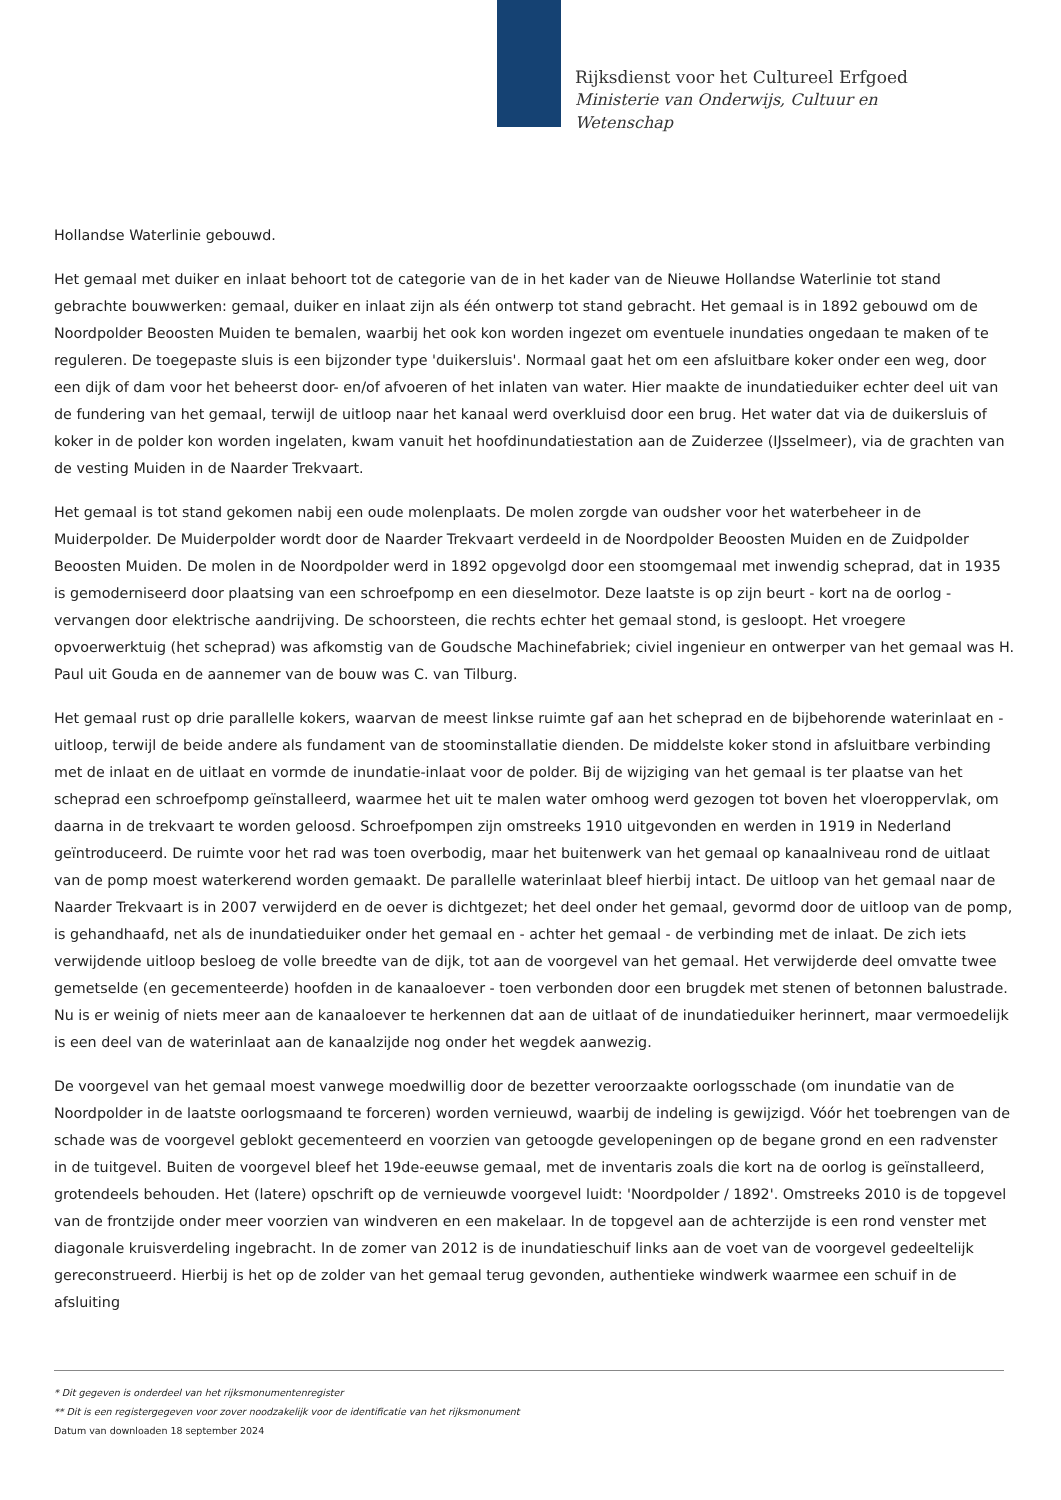Rijksdienst voor het Cultureel Erfgoed
Ministerie van Onderwijs, Cultuur en
Wetenschap
Hollandse Waterlinie gebouwd.
Het gemaal met duiker en inlaat behoort tot de categorie van de in het kader van de Nieuwe Hollandse Waterlinie tot stand gebrachte bouwwerken: gemaal, duiker en inlaat zijn als één ontwerp tot stand gebracht. Het gemaal is in 1892 gebouwd om de Noordpolder Beoosten Muiden te bemalen, waarbij het ook kon worden ingezet om eventuele inundaties ongedaan te maken of te reguleren. De toegepaste sluis is een bijzonder type 'duikersluis'. Normaal gaat het om een afsluitbare koker onder een weg, door een dijk of dam voor het beheerst door- en/of afvoeren of het inlaten van water. Hier maakte de inundatieduiker echter deel uit van de fundering van het gemaal, terwijl de uitloop naar het kanaal werd overkluisd door een brug. Het water dat via de duikersluis of koker in de polder kon worden ingelaten, kwam vanuit het hoofdinundatiestation aan de Zuiderzee (IJsselmeer), via de grachten van de vesting Muiden in de Naarder Trekvaart.
Het gemaal is tot stand gekomen nabij een oude molenplaats. De molen zorgde van oudsher voor het waterbeheer in de Muiderpolder. De Muiderpolder wordt door de Naarder Trekvaart verdeeld in de Noordpolder Beoosten Muiden en de Zuidpolder Beoosten Muiden. De molen in de Noordpolder werd in 1892 opgevolgd door een stoomgemaal met inwendig scheprad, dat in 1935 is gemoderniseerd door plaatsing van een schroefpomp en een dieselmotor. Deze laatste is op zijn beurt - kort na de oorlog - vervangen door elektrische aandrijving. De schoorsteen, die rechts echter het gemaal stond, is gesloopt. Het vroegere opvoerwerktuig (het scheprad) was afkomstig van de Goudsche Machinefabriek; civiel ingenieur en ontwerper van het gemaal was H. Paul uit Gouda en de aannemer van de bouw was C. van Tilburg.
Het gemaal rust op drie parallelle kokers, waarvan de meest linkse ruimte gaf aan het scheprad en de bijbehorende waterinlaat en -uitloop, terwijl de beide andere als fundament van de stoominstallatie dienden. De middelste koker stond in afsluitbare verbinding met de inlaat en de uitlaat en vormde de inundatie-inlaat voor de polder. Bij de wijziging van het gemaal is ter plaatse van het scheprad een schroefpomp geïnstalleerd, waarmee het uit te malen water omhoog werd gezogen tot boven het vloeroppervlak, om daarna in de trekvaart te worden geloosd. Schroefpompen zijn omstreeks 1910 uitgevonden en werden in 1919 in Nederland geïntroduceerd. De ruimte voor het rad was toen overbodig, maar het buitenwerk van het gemaal op kanaalniveau rond de uitlaat van de pomp moest waterkerend worden gemaakt. De parallelle waterinlaat bleef hierbij intact. De uitloop van het gemaal naar de Naarder Trekvaart is in 2007 verwijderd en de oever is dichtgezet; het deel onder het gemaal, gevormd door de uitloop van de pomp, is gehandhaafd, net als de inundatieduiker onder het gemaal en - achter het gemaal - de verbinding met de inlaat. De zich iets verwijdende uitloop besloeg de volle breedte van de dijk, tot aan de voorgevel van het gemaal. Het verwijderde deel omvatte twee gemetselde (en gecementeerde) hoofden in de kanaaloever - toen verbonden door een brugdek met stenen of betonnen balustrade. Nu is er weinig of niets meer aan de kanaaloever te herkennen dat aan de uitlaat of de inundatieduiker herinnert, maar vermoedelijk is een deel van de waterinlaat aan de kanaalzijde nog onder het wegdek aanwezig.
De voorgevel van het gemaal moest vanwege moedwillig door de bezetter veroorzaakte oorlogsschade (om inundatie van de Noordpolder in de laatste oorlogsmaand te forceren) worden vernieuwd, waarbij de indeling is gewijzigd. Vóór het toebrengen van de schade was de voorgevel geblokt gecementeerd en voorzien van getoogde gevelopeningen op de begane grond en een radvenster in de tuitgevel. Buiten de voorgevel bleef het 19de-eeuwse gemaal, met de inventaris zoals die kort na de oorlog is geïnstalleerd, grotendeels behouden. Het (latere) opschrift op de vernieuwde voorgevel luidt: 'Noordpolder / 1892'. Omstreeks 2010 is de topgevel van de frontzijde onder meer voorzien van windveren en een makelaar. In de topgevel aan de achterzijde is een rond venster met diagonale kruisverdeling ingebracht. In de zomer van 2012 is de inundatieschuif links aan de voet van de voorgevel gedeeltelijk gereconstrueerd. Hierbij is het op de zolder van het gemaal terug gevonden, authentieke windwerk waarmee een schuif in de afsluiting
* Dit gegeven is onderdeel van het rijksmonumentenregister
** Dit is een registergegeven voor zover noodzakelijk voor de identificatie van het rijksmonument
Datum van downloaden 18 september 2024